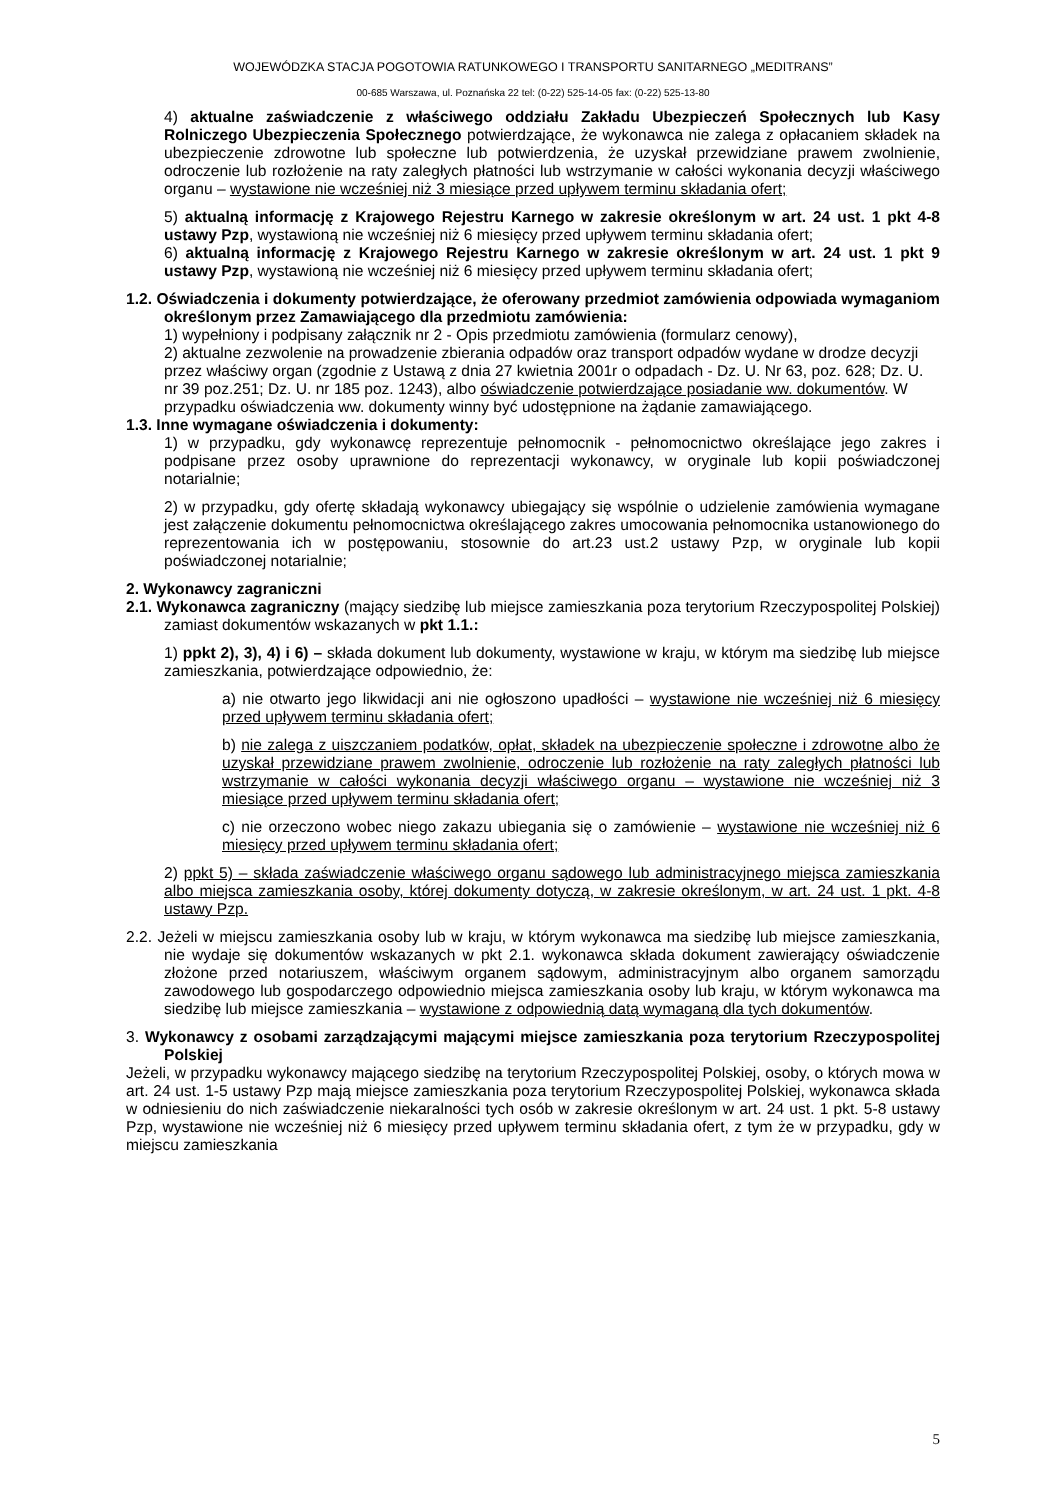WOJEWÓDZKA STACJA POGOTOWIA RATUNKOWEGO I TRANSPORTU SANITARNEGO „MEDITRANS”
00-685 Warszawa, ul. Poznańska 22 tel: (0-22) 525-14-05 fax: (0-22) 525-13-80
4) aktualne zaświadczenie z właściwego oddziału Zakładu Ubezpieczeń Społecznych lub Kasy Rolniczego Ubezpieczenia Społecznego potwierdzające, że wykonawca nie zalega z opłacaniem składek na ubezpieczenie zdrowotne lub społeczne lub potwierdzenia, że uzyskał przewidziane prawem zwolnienie, odroczenie lub rozłożenie na raty zaległych płatności lub wstrzymanie w całości wykonania decyzji właściwego organu – wystawione nie wcześniej niż 3 miesiące przed upływem terminu składania ofert;
5) aktualną informację z Krajowego Rejestru Karnego w zakresie określonym w art. 24 ust. 1 pkt 4-8 ustawy Pzp, wystawioną nie wcześniej niż 6 miesięcy przed upływem terminu składania ofert;
6) aktualną informację z Krajowego Rejestru Karnego w zakresie określonym w art. 24 ust. 1 pkt 9 ustawy Pzp, wystawioną nie wcześniej niż 6 miesięcy przed upływem terminu składania ofert;
1.2. Oświadczenia i dokumenty potwierdzające, że oferowany przedmiot zamówienia odpowiada wymaganiom określonym przez Zamawiającego dla przedmiotu zamówienia:
1) wypełniony i podpisany załącznik nr 2 - Opis przedmiotu zamówienia (formularz cenowy),
2) aktualne zezwolenie na prowadzenie zbierania odpadów oraz transport odpadów wydane w drodze decyzji przez właściwy organ (zgodnie z Ustawą z dnia 27 kwietnia 2001r o odpadach - Dz. U. Nr 63, poz. 628; Dz. U. nr 39 poz.251; Dz. U. nr 185 poz. 1243), albo oświadczenie potwierdzające posiadanie ww. dokumentów. W przypadku oświadczenia ww. dokumenty winny być udostępnione na żądanie zamawiającego.
1.3. Inne wymagane oświadczenia i dokumenty:
1) w przypadku, gdy wykonawcę reprezentuje pełnomocnik - pełnomocnictwo określające jego zakres i podpisane przez osoby uprawnione do reprezentacji wykonawcy, w oryginale lub kopii poświadczonej notarialnie;
2) w przypadku, gdy ofertę składają wykonawcy ubiegający się wspólnie o udzielenie zamówienia wymagane jest załączenie dokumentu pełnomocnictwa określającego zakres umocowania pełnomocnika ustanowionego do reprezentowania ich w postępowaniu, stosownie do art.23 ust.2 ustawy Pzp, w oryginale lub kopii poświadczonej notarialnie;
2. Wykonawcy zagraniczni
2.1. Wykonawca zagraniczny (mający siedzibę lub miejsce zamieszkania poza terytorium Rzeczypospolitej Polskiej) zamiast dokumentów wskazanych w pkt 1.1.:
1) ppkt 2), 3), 4) i 6) – składa dokument lub dokumenty, wystawione w kraju, w którym ma siedzibę lub miejsce zamieszkania, potwierdzające odpowiednio, że:
a) nie otwarto jego likwidacji ani nie ogłoszono upadłości – wystawione nie wcześniej niż 6 miesięcy przed upływem terminu składania ofert;
b) nie zalega z uiszczaniem podatków, opłat, składek na ubezpieczenie społeczne i zdrowotne albo że uzyskał przewidziane prawem zwolnienie, odroczenie lub rozłożenie na raty zaległych płatności lub wstrzymanie w całości wykonania decyzji właściwego organu – wystawione nie wcześniej niż 3 miesiące przed upływem terminu składania ofert;
c) nie orzeczono wobec niego zakazu ubiegania się o zamówienie – wystawione nie wcześniej niż 6 miesięcy przed upływem terminu składania ofert;
2) ppkt 5) – składa zaświadczenie właściwego organu sądowego lub administracyjnego miejsca zamieszkania albo miejsca zamieszkania osoby, której dokumenty dotyczą, w zakresie określonym, w art. 24 ust. 1 pkt. 4-8 ustawy Pzp.
2.2. Jeżeli w miejscu zamieszkania osoby lub w kraju, w którym wykonawca ma siedzibę lub miejsce zamieszkania, nie wydaje się dokumentów wskazanych w pkt 2.1. wykonawca składa dokument zawierający oświadczenie złożone przed notariuszem, właściwym organem sądowym, administracyjnym albo organem samorządu zawodowego lub gospodarczego odpowiednio miejsca zamieszkania osoby lub kraju, w którym wykonawca ma siedzibę lub miejsce zamieszkania – wystawione z odpowiednią datą wymaganą dla tych dokumentów.
3. Wykonawcy z osobami zarządzającymi mającymi miejsce zamieszkania poza terytorium Rzeczypospolitej Polskiej
Jeżeli, w przypadku wykonawcy mającego siedzibę na terytorium Rzeczypospolitej Polskiej, osoby, o których mowa w art. 24 ust. 1-5 ustawy Pzp mają miejsce zamieszkania poza terytorium Rzeczypospolitej Polskiej, wykonawca składa w odniesieniu do nich zaświadczenie niekaralności tych osób w zakresie określonym w art. 24 ust. 1 pkt. 5-8 ustawy Pzp, wystawione nie wcześniej niż 6 miesięcy przed upływem terminu składania ofert, z tym że w przypadku, gdy w miejscu zamieszkania
5